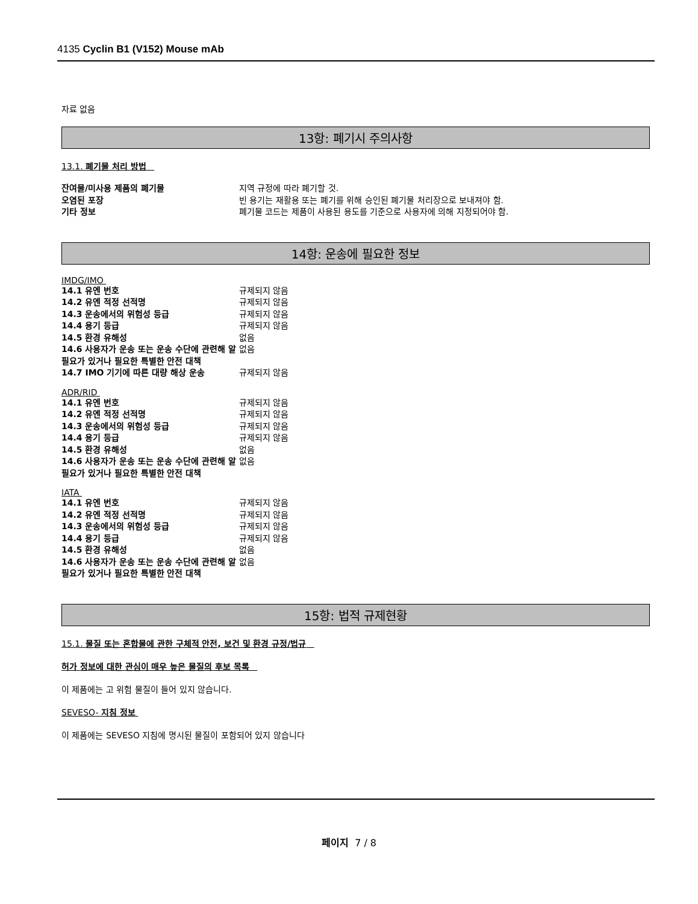4135 Cyclin B1 (V152) Mouse mAb
자료 없음
13항: 폐기시 주의사항
13.1. 폐기물 처리 방법
| 잔여물/미사용 제품의 폐기물 | 지역 규정에 따라 폐기할 것. |
| 오염된 포장 | 빈 용기는 재활용 또는 폐기를 위해 승인된 폐기물 처리장으로 보내져야 함. |
| 기타 정보 | 폐기물 코드는 제품이 사용된 용도를 기준으로 사용자에 의해 지정되어야 함. |
14항: 운송에 필요한 정보
IMDG/IMO
| 14.1 유엔 번호 | 규제되지 않음 |
| 14.2 유엔 적정 선적명 | 규제되지 않음 |
| 14.3 운송에서의 위험성 등급 | 규제되지 않음 |
| 14.4 용기 등급 | 규제되지 않음 |
| 14.5 환경 유해성 | 없음 |
| 14.6 사용자가 운송 또는 운송 수단에 관련해 알 필요가 있거나 필요한 특별한 안전 대책 | 없음 |
| 14.7 IMO 기기에 따른 대량 해상 운송 | 규제되지 않음 |
ADR/RID
| 14.1 유엔 번호 | 규제되지 않음 |
| 14.2 유엔 적정 선적명 | 규제되지 않음 |
| 14.3 운송에서의 위험성 등급 | 규제되지 않음 |
| 14.4 용기 등급 | 규제되지 않음 |
| 14.5 환경 유해성 | 없음 |
| 14.6 사용자가 운송 또는 운송 수단에 관련해 알 필요가 있거나 필요한 특별한 안전 대책 | 없음 |
IATA
| 14.1 유엔 번호 | 규제되지 않음 |
| 14.2 유엔 적정 선적명 | 규제되지 않음 |
| 14.3 운송에서의 위험성 등급 | 규제되지 않음 |
| 14.4 용기 등급 | 규제되지 않음 |
| 14.5 환경 유해성 | 없음 |
| 14.6 사용자가 운송 또는 운송 수단에 관련해 알 필요가 있거나 필요한 특별한 안전 대책 | 없음 |
15항: 법적 규제현황
15.1. 물질 또는 혼합물에 관한 구체적 안전, 보건 및 환경 규정/법규
허가 정보에 대한 관심이 매우 높은 물질의 후보 목록
이 제품에는 고 위험 물질이 들어 있지 않습니다.
SEVESO- 지침 정보
이 제품에는 SEVESO 지침에 명시된 물질이 포함되어 있지 않습니다
페이지 7 / 8